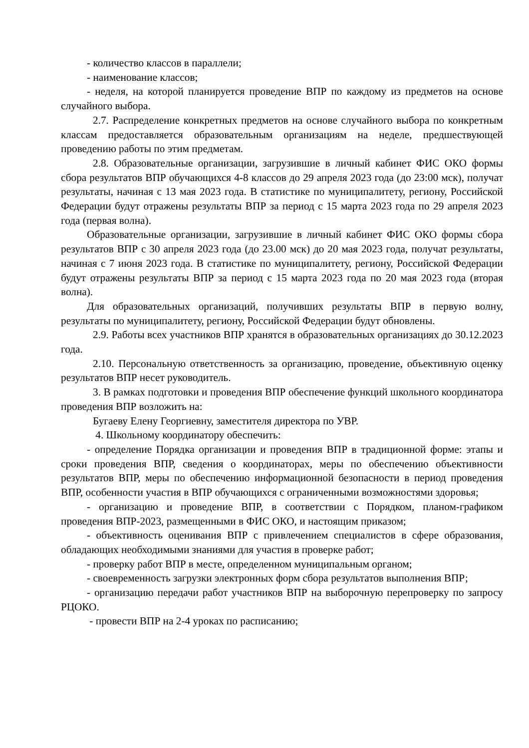- количество классов в параллели;
- наименование классов;
- неделя, на которой планируется проведение ВПР по каждому из предметов на основе случайного выбора.
2.7. Распределение конкретных предметов на основе случайного выбора по конкретным классам предоставляется образовательным организациям на неделе, предшествующей проведению работы по этим предметам.
2.8. Образовательные организации, загрузившие в личный кабинет ФИС ОКО формы сбора результатов ВПР обучающихся 4-8 классов до 29 апреля 2023 года (до 23:00 мск), получат результаты, начиная с 13 мая 2023 года. В статистике по муниципалитету, региону, Российской Федерации будут отражены результаты ВПР за период с 15 марта 2023 года по 29 апреля 2023 года (первая волна).
Образовательные организации, загрузившие в личный кабинет ФИС ОКО формы сбора результатов ВПР с 30 апреля 2023 года (до 23.00 мск) до 20 мая 2023 года, получат результаты, начиная с 7 июня 2023 года. В статистике по муниципалитету, региону, Российской Федерации будут отражены результаты ВПР за период с 15 марта 2023 года по 20 мая 2023 года (вторая волна).
Для образовательных организаций, получивших результаты ВПР в первую волну, результаты по муниципалитету, региону, Российской Федерации будут обновлены.
2.9. Работы всех участников ВПР хранятся в образовательных организациях до 30.12.2023 года.
2.10. Персональную ответственность за организацию, проведение, объективную оценку результатов ВПР несет руководитель.
3. В рамках подготовки и проведения ВПР обеспечение функций школьного координатора проведения ВПР возложить на:
Бугаеву Елену Георгиевну, заместителя директора по УВР.
4. Школьному координатору обеспечить:
- определение Порядка организации и проведения ВПР в традиционной форме: этапы и сроки проведения ВПР, сведения о координаторах, меры по обеспечению объективности результатов ВПР, меры по обеспечению информационной безопасности в период проведения ВПР, особенности участия в ВПР обучающихся с ограниченными возможностями здоровья;
- организацию и проведение ВПР, в соответствии с Порядком, планом-графиком проведения ВПР-2023, размещенными в ФИС ОКО, и настоящим приказом;
- объективность оценивания ВПР с привлечением специалистов в сфере образования, обладающих необходимыми знаниями для участия в проверке работ;
- проверку работ ВПР в месте, определенном муниципальным органом;
- своевременность загрузки электронных форм сбора результатов выполнения ВПР;
- организацию передачи работ участников ВПР на выборочную перепроверку по запросу РЦОКО.
- провести ВПР на 2-4 уроках по расписанию;